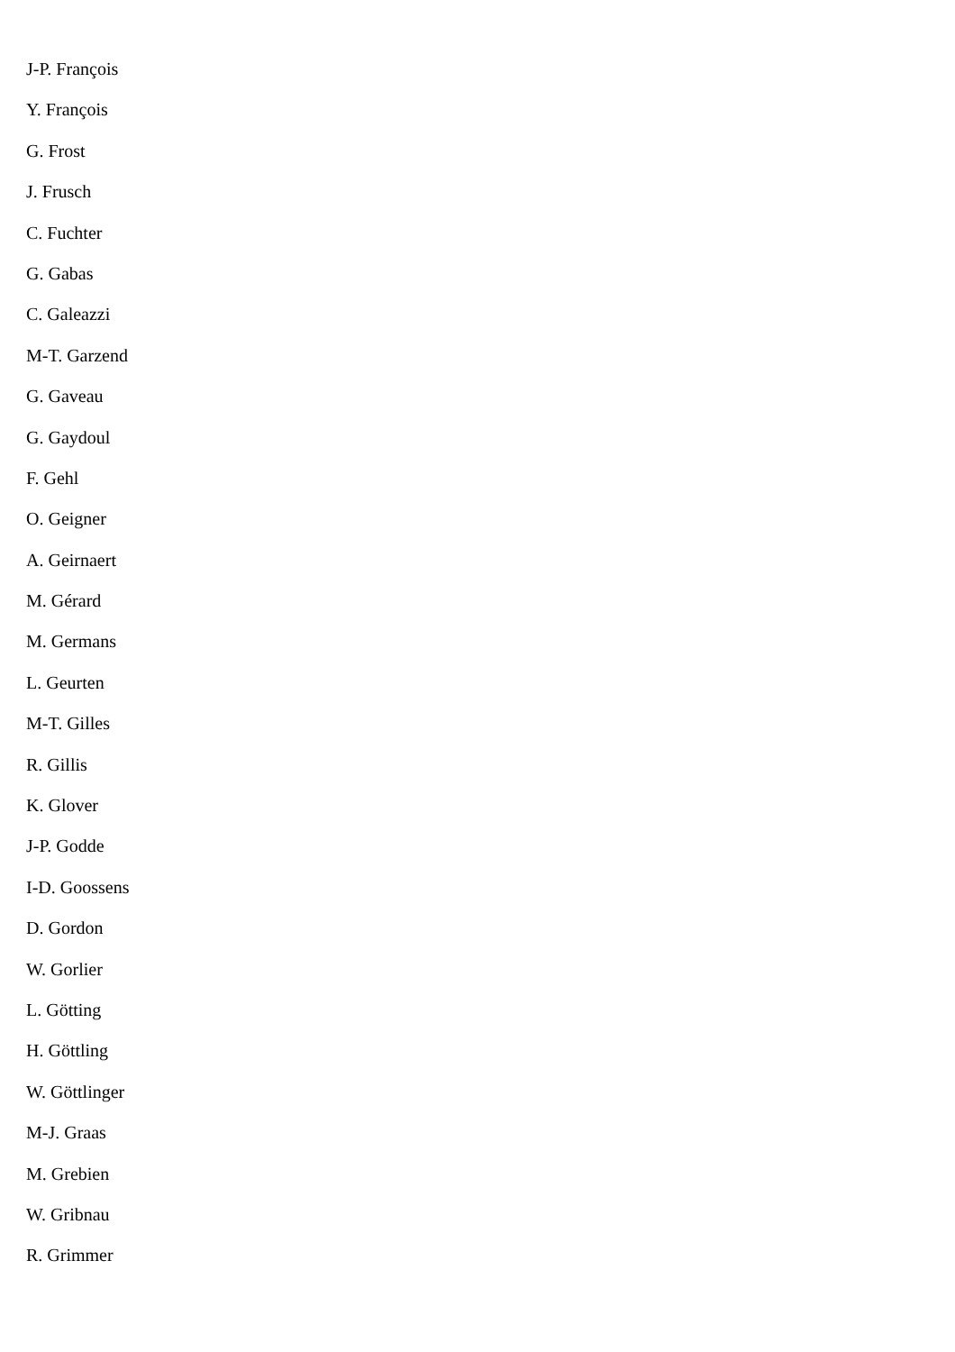J-P. François
Y. François
G. Frost
J. Frusch
C. Fuchter
G. Gabas
C. Galeazzi
M-T. Garzend
G. Gaveau
G. Gaydoul
F. Gehl
O. Geigner
A. Geirnaert
M. Gérard
M. Germans
L. Geurten
M-T. Gilles
R. Gillis
K. Glover
J-P. Godde
I-D. Goossens
D. Gordon
W. Gorlier
L. Götting
H. Göttling
W. Göttlinger
M-J. Graas
M. Grebien
W. Gribnau
R. Grimmer